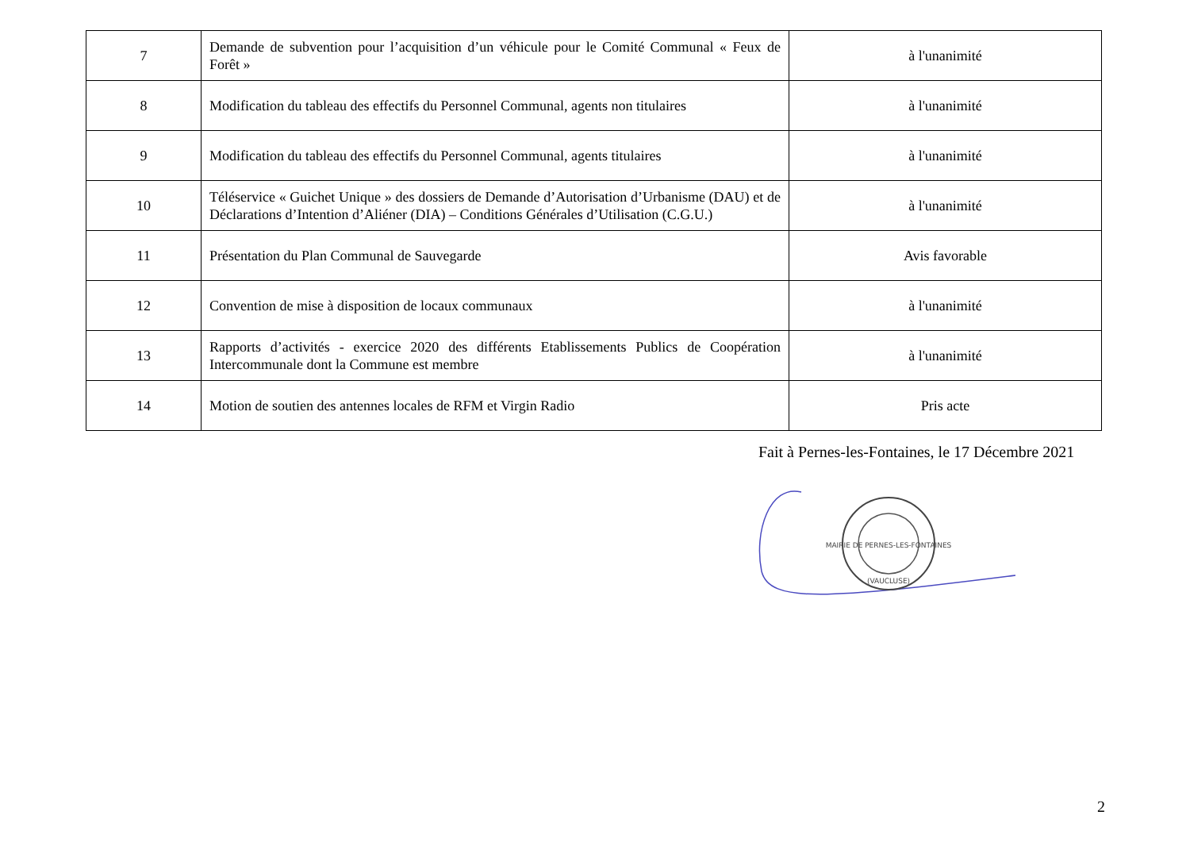| 7 | Demande de subvention pour l’acquisition d’un véhicule pour le Comité Communal « Feux de Forêt » | à l'unanimité |
| 8 | Modification du tableau des effectifs du Personnel Communal, agents non titulaires | à l'unanimité |
| 9 | Modification du tableau des effectifs du Personnel Communal, agents titulaires | à l'unanimité |
| 10 | Téléservice « Guichet Unique » des dossiers de Demande d’Autorisation d’Urbanisme (DAU) et de Déclarations d’Intention d’Aliéner (DIA) – Conditions Générales d’Utilisation (C.G.U.) | à l'unanimité |
| 11 | Présentation du Plan Communal de Sauvegarde | Avis favorable |
| 12 | Convention de mise à disposition de locaux communaux | à l'unanimité |
| 13 | Rapports d’activités - exercice 2020 des différents Etablissements Publics de Coopération Intercommunale dont la Commune est membre | à l'unanimité |
| 14 | Motion de soutien des antennes locales de RFM et Virgin Radio | Pris acte |
Fait à Pernes-les-Fontaines, le 17 Décembre 2021
MAIRIE DE PERNES-LES-FONTAINES
(VAUCLUSE)
2